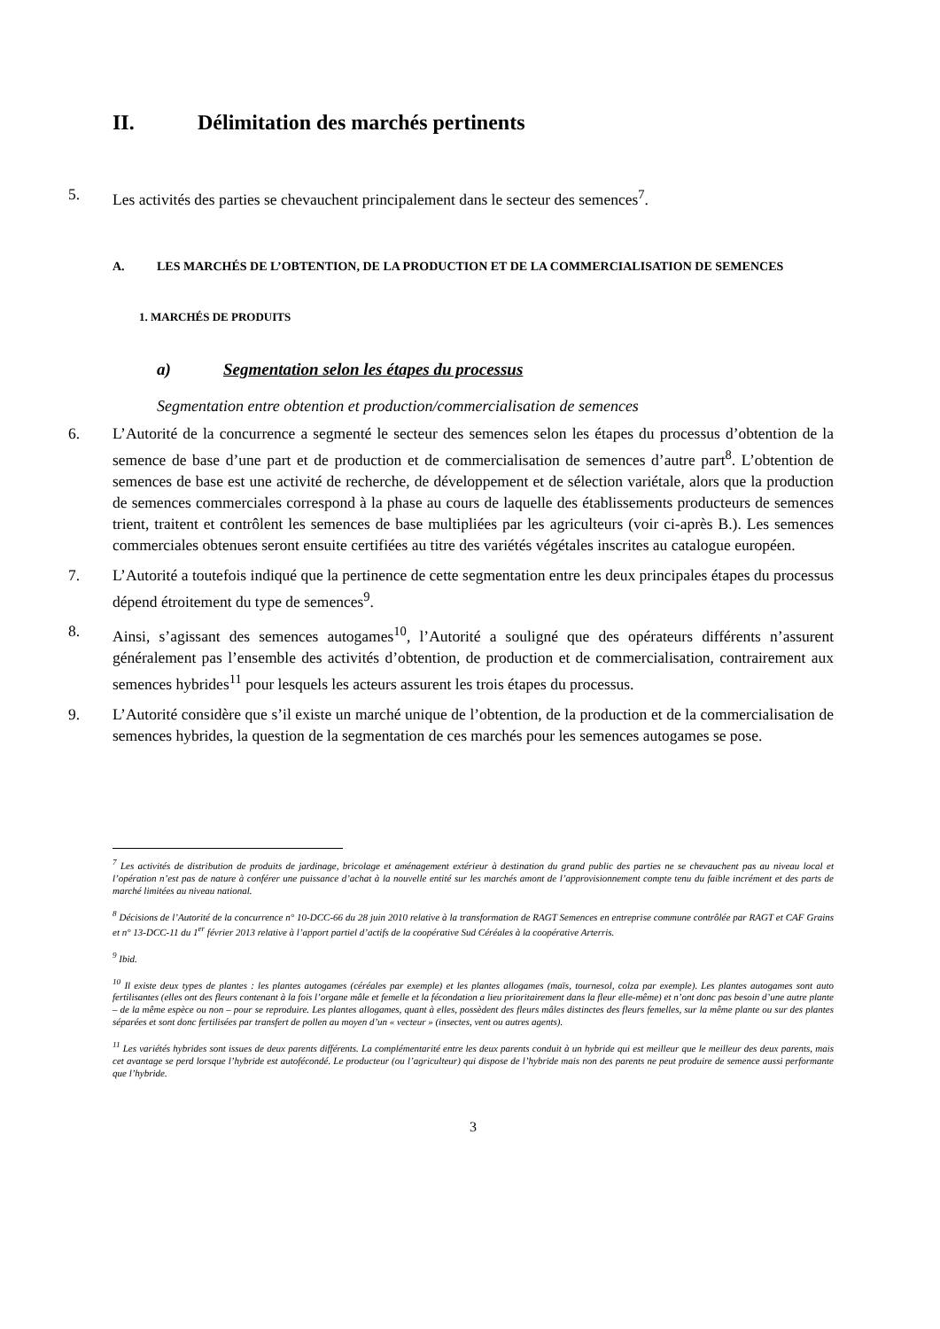II. Délimitation des marchés pertinents
5. Les activités des parties se chevauchent principalement dans le secteur des semences<sup>7</sup>.
A. LES MARCHÉS DE L’OBTENTION, DE LA PRODUCTION ET DE LA COMMERCIALISATION DE SEMENCES
1. MARCHÉS DE PRODUITS
a) Segmentation selon les étapes du processus
Segmentation entre obtention et production/commercialisation de semences
6. L’Autorité de la concurrence a segmenté le secteur des semences selon les étapes du processus d’obtention de la semence de base d’une part et de production et de commercialisation de semences d’autre part<sup>8</sup>. L’obtention de semences de base est une activité de recherche, de développement et de sélection variétale, alors que la production de semences commerciales correspond à la phase au cours de laquelle des établissements producteurs de semences trient, traitent et contrôlent les semences de base multipliées par les agriculteurs (voir ci-après B.). Les semences commerciales obtenues seront ensuite certifiées au titre des variétés végétales inscrites au catalogue européen.
7. L’Autorité a toutefois indiqué que la pertinence de cette segmentation entre les deux principales étapes du processus dépend étroitement du type de semences<sup>9</sup>.
8. Ainsi, s’agissant des semences autogames<sup>10</sup>, l’Autorité a souligné que des opérateurs différents n’assurent généralement pas l’ensemble des activités d’obtention, de production et de commercialisation, contrairement aux semences hybrides<sup>11</sup> pour lesquels les acteurs assurent les trois étapes du processus.
9. L’Autorité considère que s’il existe un marché unique de l’obtention, de la production et de la commercialisation de semences hybrides, la question de la segmentation de ces marchés pour les semences autogames se pose.
<sup>7</sup> Les activités de distribution de produits de jardinage, bricolage et aménagement extérieur à destination du grand public des parties ne se chevauchent pas au niveau local et l’opération n’est pas de nature à conférer une puissance d’achat à la nouvelle entité sur les marchés amont de l’approvisionnement compte tenu du faible incrément et des parts de marché limitées au niveau national.
<sup>8</sup> Décisions de l’Autorité de la concurrence n° 10-DCC-66 du 28 juin 2010 relative à la transformation de RAGT Semences en entreprise commune contrôlée par RAGT et CAF Grains et n° 13-DCC-11 du 1<sup>er</sup> février 2013 relative à l’apport partiel d’actifs de la coopérative Sud Céréales à la coopérative Arterris.
<sup>9</sup> Ibid.
<sup>10</sup> Il existe deux types de plantes : les plantes autogames (céréales par exemple) et les plantes allogames (maïs, tournesol, colza par exemple). Les plantes autogames sont auto fertilisantes (elles ont des fleurs contenant à la fois l’organe mâle et femelle et la fécondation a lieu prioritairement dans la fleur elle-même) et n’ont donc pas besoin d’une autre plante – de la même espèce ou non – pour se reproduire. Les plantes allogames, quant à elles, possèdent des fleurs mâles distinctes des fleurs femelles, sur la même plante ou sur des plantes séparées et sont donc fertilisées par transfert de pollen au moyen d’un « vecteur » (insectes, vent ou autres agents).
<sup>11</sup> Les variétés hybrides sont issues de deux parents différents. La complémentarité entre les deux parents conduit à un hybride qui est meilleur que le meilleur des deux parents, mais cet avantage se perd lorsque l’hybride est autofécondé. Le producteur (ou l’agriculteur) qui dispose de l’hybride mais non des parents ne peut produire de semence aussi performante que l’hybride.
3